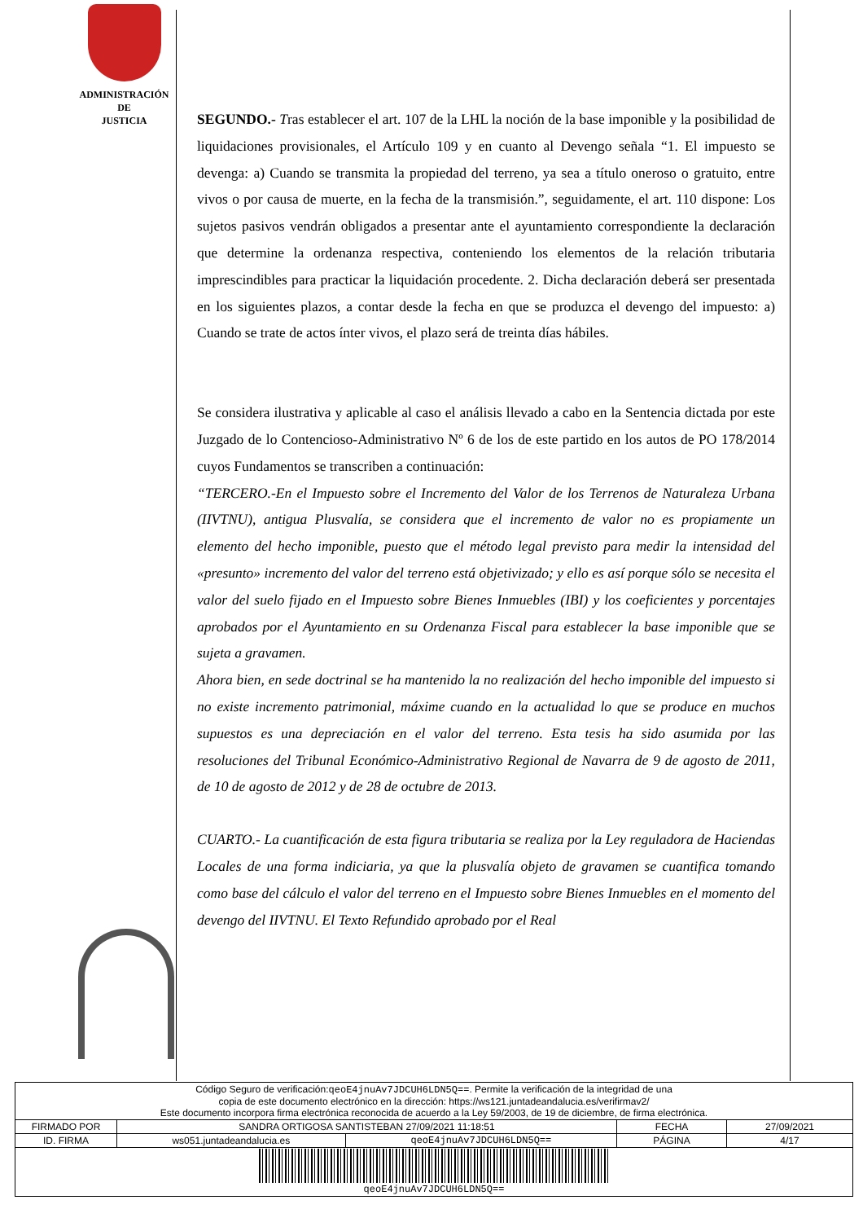ADMINISTRACIÓN
DE
JUSTICIA
SEGUNDO.- Tras establecer el art. 107 de la LHL la noción de la base imponible y la posibilidad de liquidaciones provisionales, el Artículo 109 y en cuanto al Devengo señala “1. El impuesto se devenga: a) Cuando se transmita la propiedad del terreno, ya sea a título oneroso o gratuito, entre vivos o por causa de muerte, en la fecha de la transmisión.”, seguidamente, el art. 110 dispone: Los sujetos pasivos vendrán obligados a presentar ante el ayuntamiento correspondiente la declaración que determine la ordenanza respectiva, conteniendo los elementos de la relación tributaria imprescindibles para practicar la liquidación procedente. 2. Dicha declaración deberá ser presentada en los siguientes plazos, a contar desde la fecha en que se produzca el devengo del impuesto: a) Cuando se trate de actos ínter vivos, el plazo será de treinta días hábiles.
Se considera ilustrativa y aplicable al caso el análisis llevado a cabo en la Sentencia dictada por este Juzgado de lo Contencioso-Administrativo Nº 6 de los de este partido en los autos de PO 178/2014 cuyos Fundamentos se transcriben a continuación:
“TERCERO.-En el Impuesto sobre el Incremento del Valor de los Terrenos de Naturaleza Urbana (IIVTNU), antigua Plusvalía, se considera que el incremento de valor no es propiamente un elemento del hecho imponible, puesto que el método legal previsto para medir la intensidad del «presunto» incremento del valor del terreno está objetivizado; y ello es así porque sólo se necesita el valor del suelo fijado en el Impuesto sobre Bienes Inmuebles (IBI) y los coeficientes y porcentajes aprobados por el Ayuntamiento en su Ordenanza Fiscal para establecer la base imponible que se sujeta a gravamen.
Ahora bien, en sede doctrinal se ha mantenido la no realización del hecho imponible del impuesto si no existe incremento patrimonial, máxime cuando en la actualidad lo que se produce en muchos supuestos es una depreciación en el valor del terreno. Esta tesis ha sido asumida por las resoluciones del Tribunal Económico-Administrativo Regional de Navarra de 9 de agosto de 2011, de 10 de agosto de 2012 y de 28 de octubre de 2013.
CUARTO.- La cuantificación de esta figura tributaria se realiza por la Ley reguladora de Haciendas Locales de una forma indiciaria, ya que la plusvalía objeto de gravamen se cuantifica tomando como base del cálculo el valor del terreno en el Impuesto sobre Bienes Inmuebles en el momento del devengo del IIVTNU. El Texto Refundido aprobado por el Real
| Código Seguro de verificación: qeoE4jnuAv7JDCUH6LDN5Q== . Permite la verificación de la integridad de una copia de este documento electrónico en la dirección: https://ws121.juntadeandalucia.es/verifirmav2/ Este documento incorpora firma electrónica reconocida de acuerdo a la Ley 59/2003, de 19 de diciembre, de firma electrónica. | | | | |
| FIRMADO POR | SANDRA ORTIGOSA SANTISTEBAN 27/09/2021 11:18:51 | | FECHA | 27/09/2021 |
| ID. FIRMA | ws051.juntadeandalucia.es | qeoE4jnuAv7JDCUH6LDN5Q== | PÁGINA | 4/17 |
| qeoE4jnuAv7JDCUH6LDN5Q== | | | | |